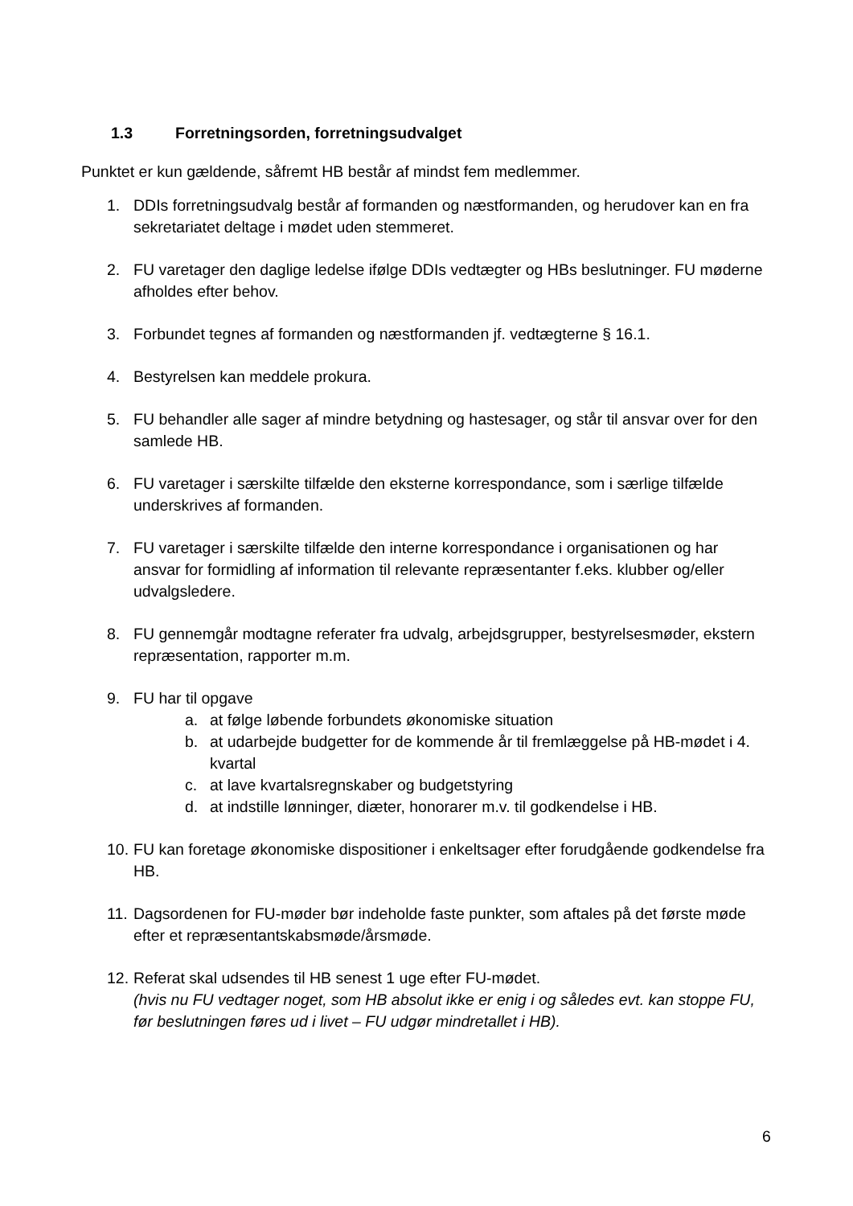1.3 Forretningsorden, forretningsudvalget
Punktet er kun gældende, såfremt HB består af mindst fem medlemmer.
1. DDIs forretningsudvalg består af formanden og næstformanden, og herudover kan en fra sekretariatet deltage i mødet uden stemmeret.
2. FU varetager den daglige ledelse ifølge DDIs vedtægter og HBs beslutninger. FU møderne afholdes efter behov.
3. Forbundet tegnes af formanden og næstformanden jf. vedtægterne § 16.1.
4. Bestyrelsen kan meddele prokura.
5. FU behandler alle sager af mindre betydning og hastesager, og står til ansvar over for den samlede HB.
6. FU varetager i særskilte tilfælde den eksterne korrespondance, som i særlige tilfælde underskrives af formanden.
7. FU varetager i særskilte tilfælde den interne korrespondance i organisationen og har ansvar for formidling af information til relevante repræsentanter f.eks. klubber og/eller udvalgsledere.
8. FU gennemgår modtagne referater fra udvalg, arbejdsgrupper, bestyrelsesmøder, ekstern repræsentation, rapporter m.m.
9. FU har til opgave
a. at følge løbende forbundets økonomiske situation
b. at udarbejde budgetter for de kommende år til fremlæggelse på HB-mødet i 4. kvartal
c. at lave kvartalsregnskaber og budgetstyring
d. at indstille lønninger, diæter, honorarer m.v. til godkendelse i HB.
10.
FU kan foretage økonomiske dispositioner i enkeltsager efter forudgående godkendelse fra HB.
11.
Dagsordenen for FU-møder bør indeholde faste punkter, som aftales på det første møde efter et repræsentantskabsmøde/årsmøde.
12.
Referat skal udsendes til HB senest 1 uge efter FU-mødet.
(hvis nu FU vedtager noget, som HB absolut ikke er enig i og således evt. kan stoppe FU, før beslutningen føres ud i livet – FU udgør mindretallet i HB).
6